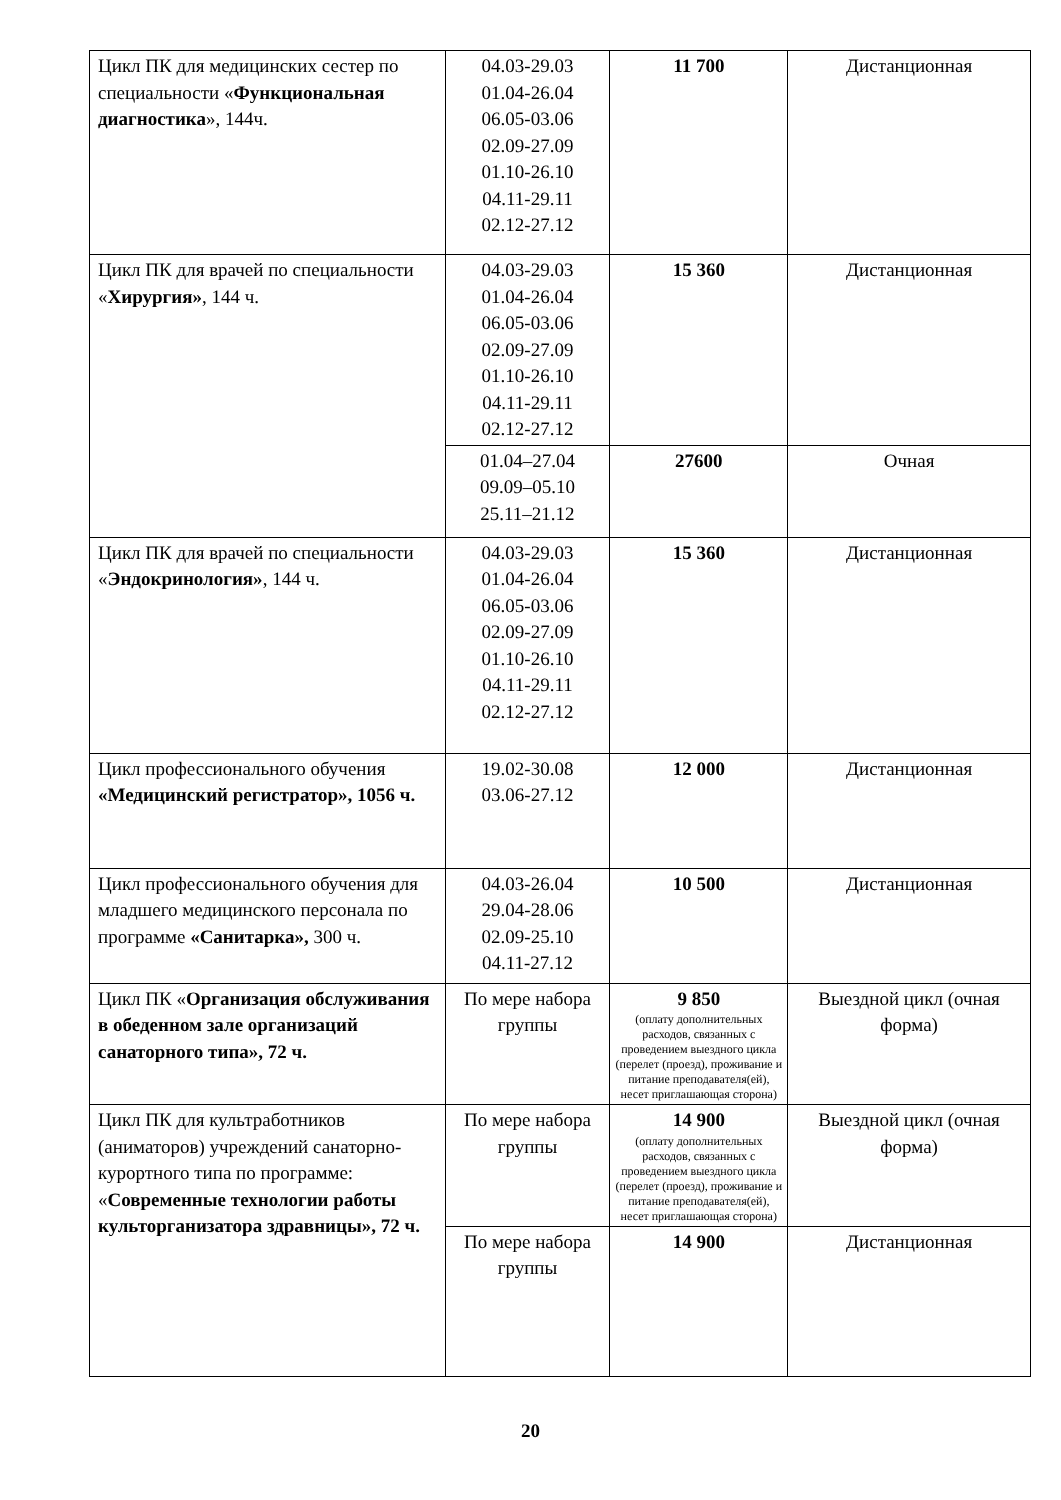| Цикл ПК для медицинских сестер по специальности « Функциональная диагностика », 144ч. | 04.03-29.03 01.04-26.04 06.05-03.06 02.09-27.09 01.10-26.10 04.11-29.11 02.12-27.12 | 11 700 | Дистанционная |
| Цикл ПК для врачей по специальности « Хирургия» , 144 ч. | 04.03-29.03 01.04-26.04 06.05-03.06 02.09-27.09 01.10-26.10 04.11-29.11 02.12-27.12 | 15 360 | Дистанционная |
| | 01.04–27.04 09.09–05.10 25.11–21.12 | 27600 | Очная |
| Цикл ПК для врачей по специальности « Эндокринология» , 144 ч. | 04.03-29.03 01.04-26.04 06.05-03.06 02.09-27.09 01.10-26.10 04.11-29.11 02.12-27.12 | 15 360 | Дистанционная |
| Цикл профессионального обучения «Медицинский регистратор», 1056 ч. | 19.02-30.08 03.06-27.12 | 12 000 | Дистанционная |
| Цикл профессионального обучения для младшего медицинского персонала по программе «Санитарка», 300 ч. | 04.03-26.04 29.04-28.06 02.09-25.10 04.11-27.12 | 10 500 | Дистанционная |
| Цикл ПК « Организация обслуживания в обеденном зале организаций санаторного типа», 72 ч. | По мере набора группы | 9 850 (оплату дополнительных расходов, связанных с проведением выездного цикла (перелет (проезд), проживание и питание преподавателя(ей), несет приглашающая сторона) | Выездной цикл (очная форма) |
| Цикл ПК для культработников (аниматоров) учреждений санаторно- курортного типа по программе: « Современные технологии работы культорганизатора здравницы», 72 ч. | По мере набора группы | 14 900 (оплату дополнительных расходов, связанных с проведением выездного цикла (перелет (проезд), проживание и питание преподавателя(ей), несет приглашающая сторона) | Выездной цикл (очная форма) |
| | По мере набора группы | 14 900 | Дистанционная |
20